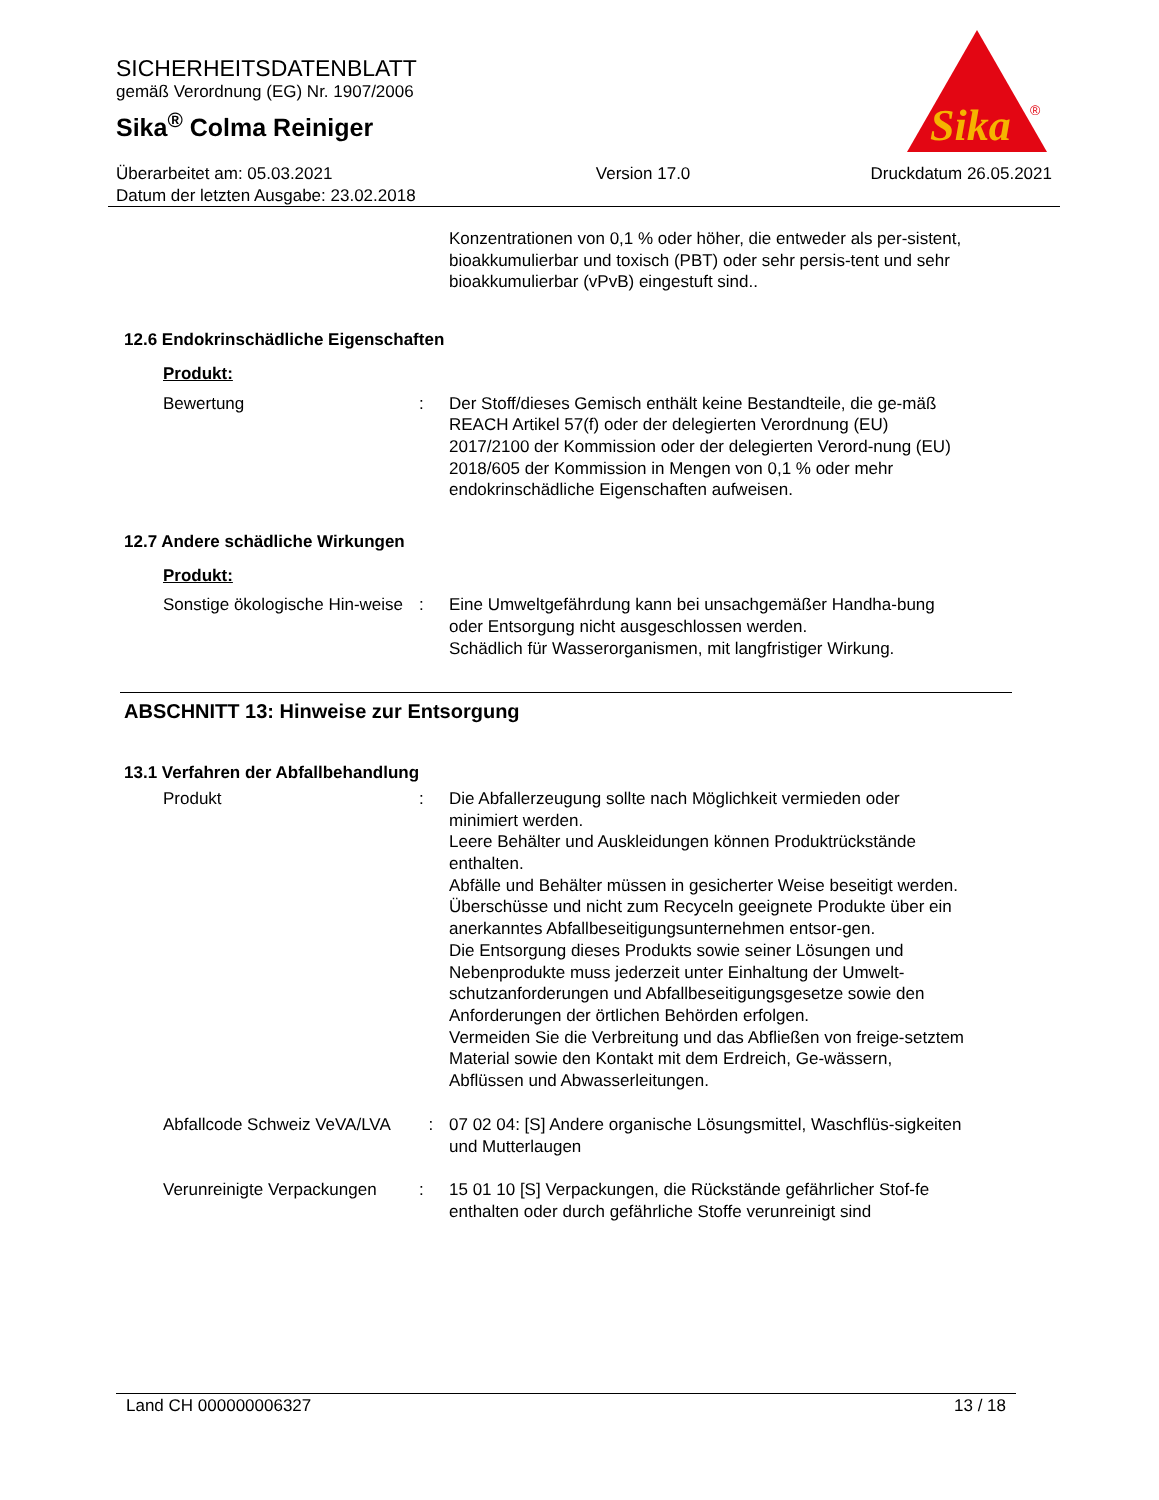SICHERHEITSDATENBLATT
gemäß Verordnung (EG) Nr. 1907/2006
Sika<sup>®</sup> Colma Reiniger
Sika
®
Überarbeitet am: 05.03.2021
Datum der letzten Ausgabe: 23.02.2018
Version 17.0 Druckdatum 26.05.2021
Konzentrationen von 0,1 % oder höher, die entweder als per-sistent, bioakkumulierbar und toxisch (PBT) oder sehr persis-tent und sehr bioakkumulierbar (vPvB) eingestuft sind..
12.6 Endokrinschädliche Eigenschaften
Produkt:
Bewertung : Der Stoff/dieses Gemisch enthält keine Bestandteile, die ge-mäß REACH Artikel 57(f) oder der delegierten Verordnung (EU) 2017/2100 der Kommission oder der delegierten Verord-nung (EU) 2018/605 der Kommission in Mengen von 0,1 % oder mehr endokrinschädliche Eigenschaften aufweisen.
12.7 Andere schädliche Wirkungen
Produkt:
Sonstige ökologische Hin-weise
: Eine Umweltgefährdung kann bei unsachgemäßer Handha-bung oder Entsorgung nicht ausgeschlossen werden.
Schädlich für Wasserorganismen, mit langfristiger Wirkung.
ABSCHNITT 13: Hinweise zur Entsorgung
13.1 Verfahren der Abfallbehandlung
Produkt : Die Abfallerzeugung sollte nach Möglichkeit vermieden oder minimiert werden.
Leere Behälter und Auskleidungen können Produktrückstände enthalten.
Abfälle und Behälter müssen in gesicherter Weise beseitigt werden.
Überschüsse und nicht zum Recyceln geeignete Produkte über ein anerkanntes Abfallbeseitigungsunternehmen entsor-gen.
Die Entsorgung dieses Produkts sowie seiner Lösungen und Nebenprodukte muss jederzeit unter Einhaltung der Umwelt-schutzanforderungen und Abfallbeseitigungsgesetze sowie den Anforderungen der örtlichen Behörden erfolgen.
Vermeiden Sie die Verbreitung und das Abfließen von freige-setztem Material sowie den Kontakt mit dem Erdreich, Ge-wässern, Abflüssen und Abwasserleitungen.
Abfallcode Schweiz VeVA/LVA
: 07 02 04: [S] Andere organische Lösungsmittel, Waschflüs-sigkeiten und Mutterlaugen
Verunreinigte Verpackungen
: 15 01 10 [S] Verpackungen, die Rückstände gefährlicher Stof-fe enthalten oder durch gefährliche Stoffe verunreinigt sind
Land CH 000000006327 13 / 18